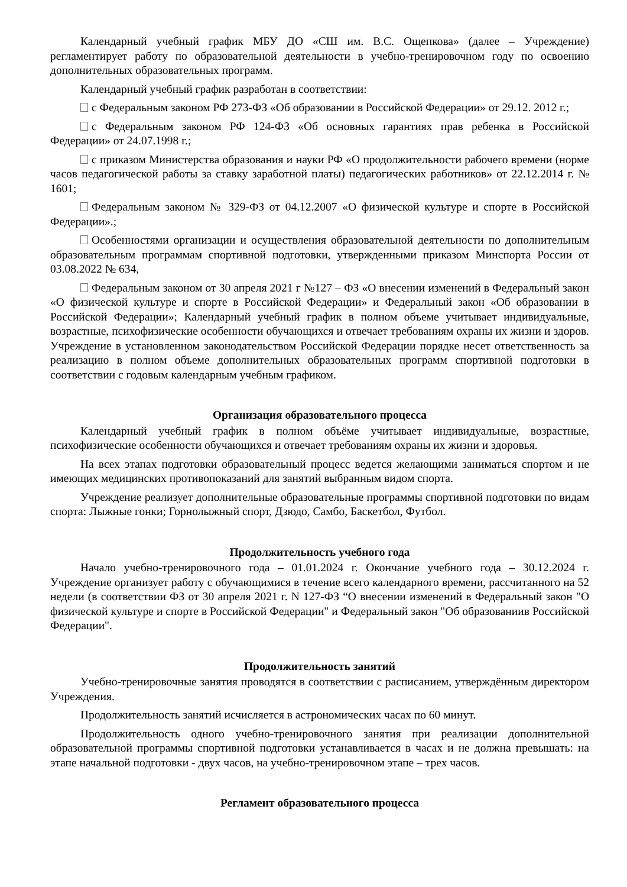Календарный учебный график МБУ ДО «СШ им. В.С. Ощепкова» (далее – Учреждение) регламентирует работу по образовательной деятельности в учебно-тренировочном году по освоению дополнительных образовательных программ.
Календарный учебный график разработан в соответствии:
с Федеральным законом РФ 273-ФЗ «Об образовании в Российской Федерации» от 29.12. 2012 г.;
с Федеральным законом РФ 124-ФЗ «Об основных гарантиях прав ребенка в Российской Федерации» от 24.07.1998 г.;
с приказом Министерства образования и науки РФ «О продолжительности рабочего времени (норме часов педагогической работы за ставку заработной платы) педагогических работников» от 22.12.2014 г. № 1601;
Федеральным законом № 329-ФЗ от 04.12.2007 «О физической культуре и спорте в Российской Федерации».;
Особенностями организации и осуществления образовательной деятельности по дополнительным образовательным программам спортивной подготовки, утвержденными приказом Минспорта России от 03.08.2022 № 634,
Федеральным законом от 30 апреля 2021 г №127 – ФЗ «О внесении изменений в Федеральный закон «О физической культуре и спорте в Российской Федерации» и Федеральный закон «Об образовании в Российской Федерации»; Календарный учебный график в полном объеме учитывает индивидуальные, возрастные, психофизические особенности обучающихся и отвечает требованиям охраны их жизни и здоров. Учреждение в установленном законодательством Российской Федерации порядке несет ответственность за реализацию в полном объеме дополнительных образовательных программ спортивной подготовки в соответствии с годовым календарным учебным графиком.
Организация образовательного процесса
Календарный учебный график в полном объёме учитывает индивидуальные, возрастные, психофизические особенности обучающихся и отвечает требованиям охраны их жизни и здоровья.
На всех этапах подготовки образовательный процесс ведется желающими заниматься спортом и не имеющих медицинских противопоказаний для занятий выбранным видом спорта.
Учреждение реализует дополнительные образовательные программы спортивной подготовки по видам спорта: Лыжные гонки; Горнолыжный спорт, Дзюдо, Самбо, Баскетбол, Футбол.
Продолжительность учебного года
Начало учебно-тренировочного года – 01.01.2024 г. Окончание учебного года – 30.12.2024 г. Учреждение организует работу с обучающимися в течение всего календарного времени, рассчитанного на 52 недели (в соответствии ФЗ от 30 апреля 2021 г. N 127-ФЗ “О внесении изменений в Федеральный закон "О физической культуре и спорте в Российской Федерации" и Федеральный закон "Об образованиив Российской Федерации".
Продолжительность занятий
Учебно-тренировочные занятия проводятся в соответствии с расписанием, утверждённым директором Учреждения.
Продолжительность занятий исчисляется в астрономических часах по 60 минут.
Продолжительность одного учебно-тренировочного занятия при реализации дополнительной образовательной программы спортивной подготовки устанавливается в часах и не должна превышать: на этапе начальной подготовки - двух часов, на учебно-тренировочном этапе – трех часов.
Регламент образовательного процесса